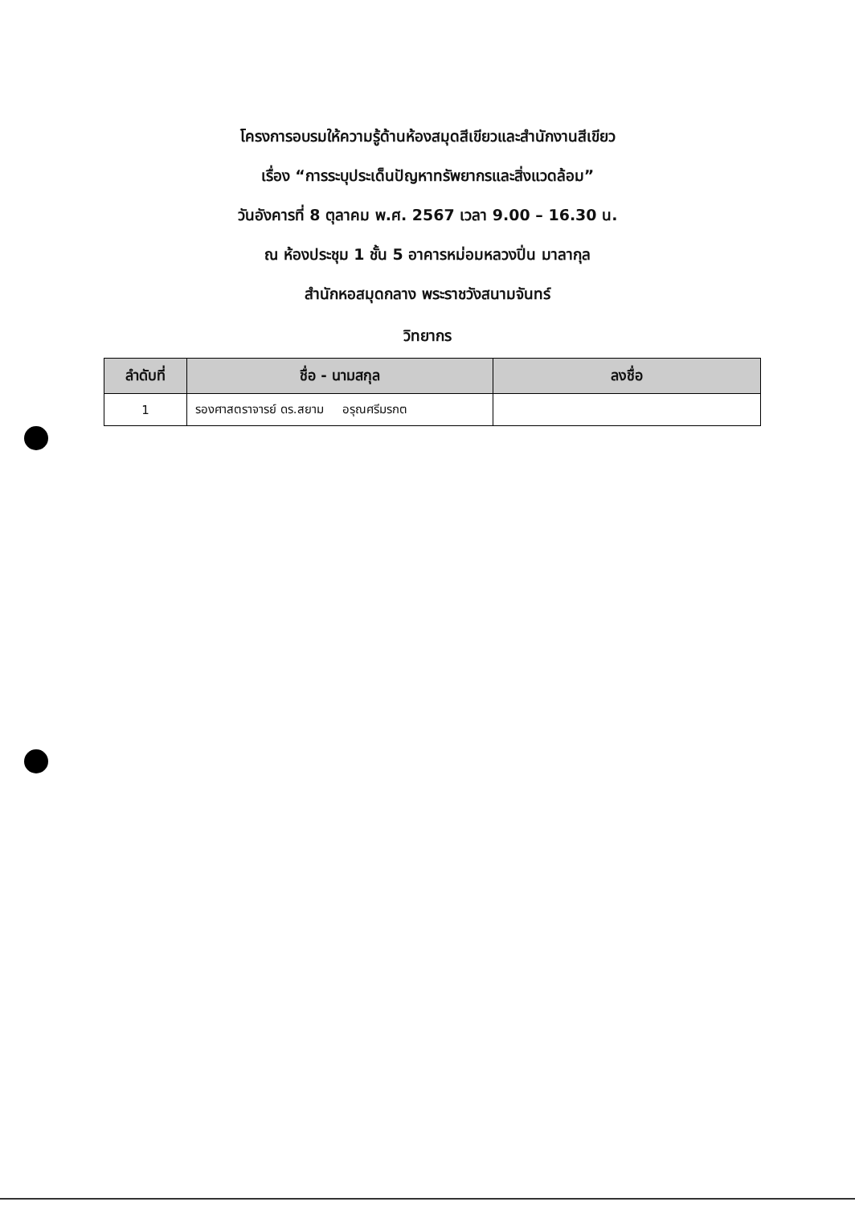โครงการอบรมให้ความรู้ด้านห้องสมุดสีเขียวและสำนักงานสีเขียว
เรื่อง “การระบุประเด็นปัญหาทรัพยากรและสิ่งแวดล้อม”
วันอังคารที่ 8 ตุลาคม พ.ศ. 2567 เวลา 9.00 – 16.30 น.
ณ ห้องประชุม 1 ชั้น 5 อาคารหม่อมหลวงปิ่น มาลากุล
สำนักหอสมุดกลาง พระราชวังสนามจันทร์
วิทยากร
| ลำดับที่ | ชื่อ - นามสกุล | ลงชื่อ |
| --- | --- | --- |
| 1 | รองศาสตราจารย์ ดร.สยาม อรุณศรีมรกต | |